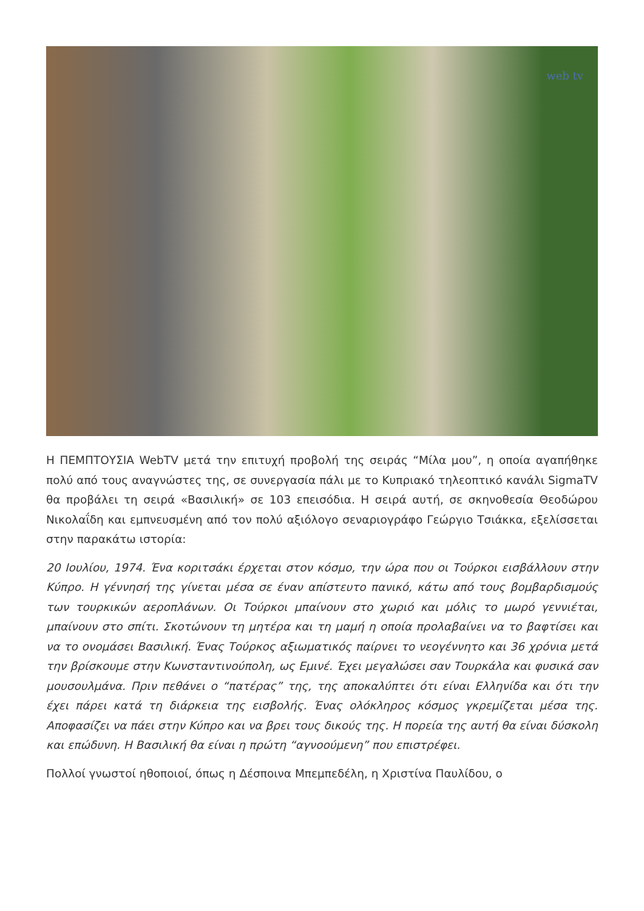web tv
Η ΠΕΜΠΤΟΥΣΙΑ WebTV μετά την επιτυχή προβολή της σειράς “Μίλα μου”, η οποία αγαπήθηκε πολύ από τους αναγνώστες της, σε συνεργασία πάλι με το Κυπριακό τηλεοπτικό κανάλι SigmaTV θα προβάλει τη σειρά «Βασιλική» σε 103 επεισόδια. Η σειρά αυτή, σε σκηνοθεσία Θεοδώρου Νικολαΐδη και εμπνευσμένη από τον πολύ αξιόλογο σεναριογράφο Γεώργιο Τσιάκκα, εξελίσσεται στην παρακάτω ιστορία:
20 Ιουλίου, 1974. Ένα κοριτσάκι έρχεται στον κόσμο, την ώρα που οι Τούρκοι εισβάλλουν στην Κύπρο. Η γέννησή της γίνεται μέσα σε έναν απίστευτο πανικό, κάτω από τους βομβαρδισμούς των τουρκικών αεροπλάνων. Οι Τούρκοι μπαίνουν στο χωριό και μόλις το μωρό γεννιέται, μπαίνουν στο σπίτι. Σκοτώνουν τη μητέρα και τη μαμή η οποία προλαβαίνει να το βαφτίσει και να το ονομάσει Βασιλική. Ένας Τούρκος αξιωματικός παίρνει το νεογέννητο και 36 χρόνια μετά την βρίσκουμε στην Κωνσταντινούπολη, ως Εμινέ. Έχει μεγαλώσει σαν Τουρκάλα και φυσικά σαν μουσουλμάνα. Πριν πεθάνει ο “πατέρας” της, της αποκαλύπτει ότι είναι Ελληνίδα και ότι την έχει πάρει κατά τη διάρκεια της εισβολής. Ένας ολόκληρος κόσμος γκρεμίζεται μέσα της. Αποφασίζει να πάει στην Κύπρο και να βρει τους δικούς της. Η πορεία της αυτή θα είναι δύσκολη και επώδυνη. Η Βασιλική θα είναι η πρώτη “αγνοούμενη” που επιστρέφει.
Πολλοί γνωστοί ηθοποιοί, όπως η Δέσποινα Μπεμπεδέλη, η Χριστίνα Παυλίδου, ο